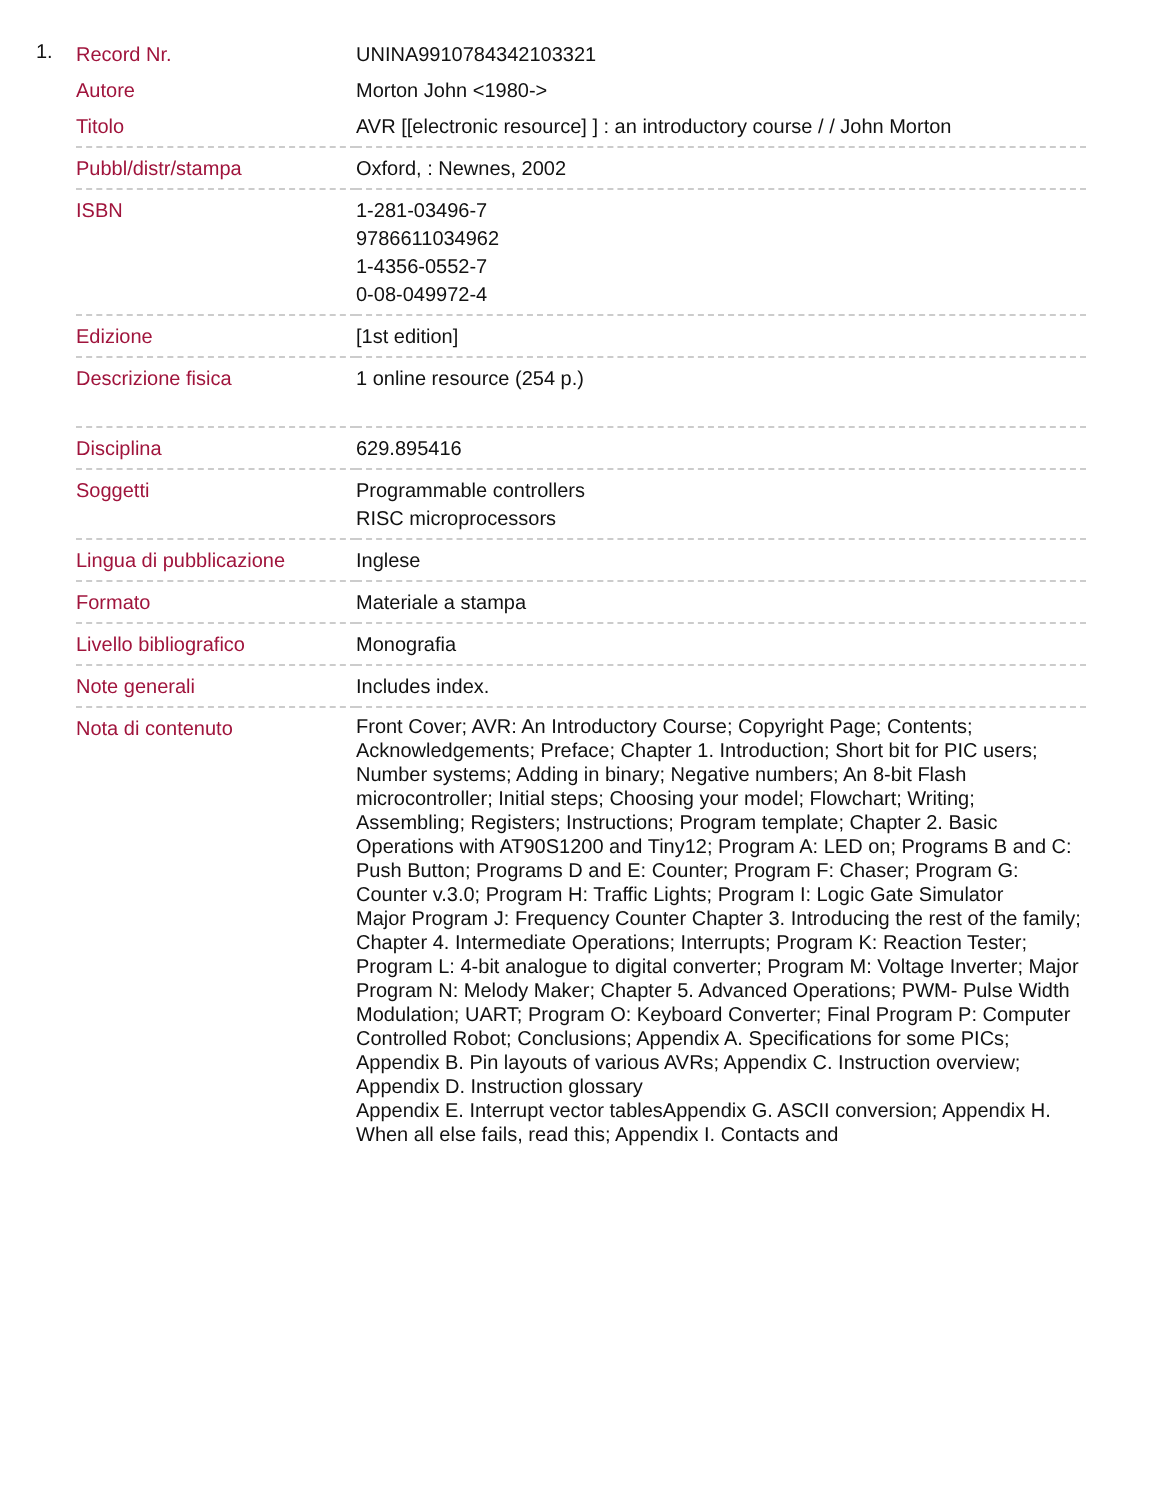1.
| Record Nr. | UNINA9910784342103321 |
| Autore | Morton John <1980-> |
| Titolo | AVR [[electronic resource] ] : an introductory course / / John Morton |
| Pubbl/distr/stampa | Oxford, : Newnes, 2002 |
| ISBN | 1-281-03496-7 9786611034962 1-4356-0552-7 0-08-049972-4 |
| Edizione | [1st edition] |
| Descrizione fisica | 1 online resource (254 p.) |
| Disciplina | 629.895416 |
| Soggetti | Programmable controllers RISC microprocessors |
| Lingua di pubblicazione | Inglese |
| Formato | Materiale a stampa |
| Livello bibliografico | Monografia |
| Note generali | Includes index. |
| Nota di contenuto | Front Cover; AVR: An Introductory Course; Copyright Page; Contents; Acknowledgements; Preface; Chapter 1. Introduction; Short bit for PIC users; Number systems; Adding in binary; Negative numbers; An 8-bit Flash microcontroller; Initial steps; Choosing your model; Flowchart; Writing; Assembling; Registers; Instructions; Program template; Chapter 2. Basic Operations with AT90S1200 and Tiny12; Program A: LED on; Programs B and C: Push Button; Programs D and E: Counter; Program F: Chaser; Program G: Counter v.3.0; Program H: Traffic Lights; Program I: Logic Gate Simulator Major Program J: Frequency Counter Chapter 3. Introducing the rest of the family; Chapter 4. Intermediate Operations; Interrupts; Program K: Reaction Tester; Program L: 4-bit analogue to digital converter; Program M: Voltage Inverter; Major Program N: Melody Maker; Chapter 5. Advanced Operations; PWM- Pulse Width Modulation; UART; Program O: Keyboard Converter; Final Program P: Computer Controlled Robot; Conclusions; Appendix A. Specifications for some PICs; Appendix B. Pin layouts of various AVRs; Appendix C. Instruction overview; Appendix D. Instruction glossary Appendix E. Interrupt vector tablesAppendix G. ASCII conversion; Appendix H. When all else fails, read this; Appendix I. Contacts and |